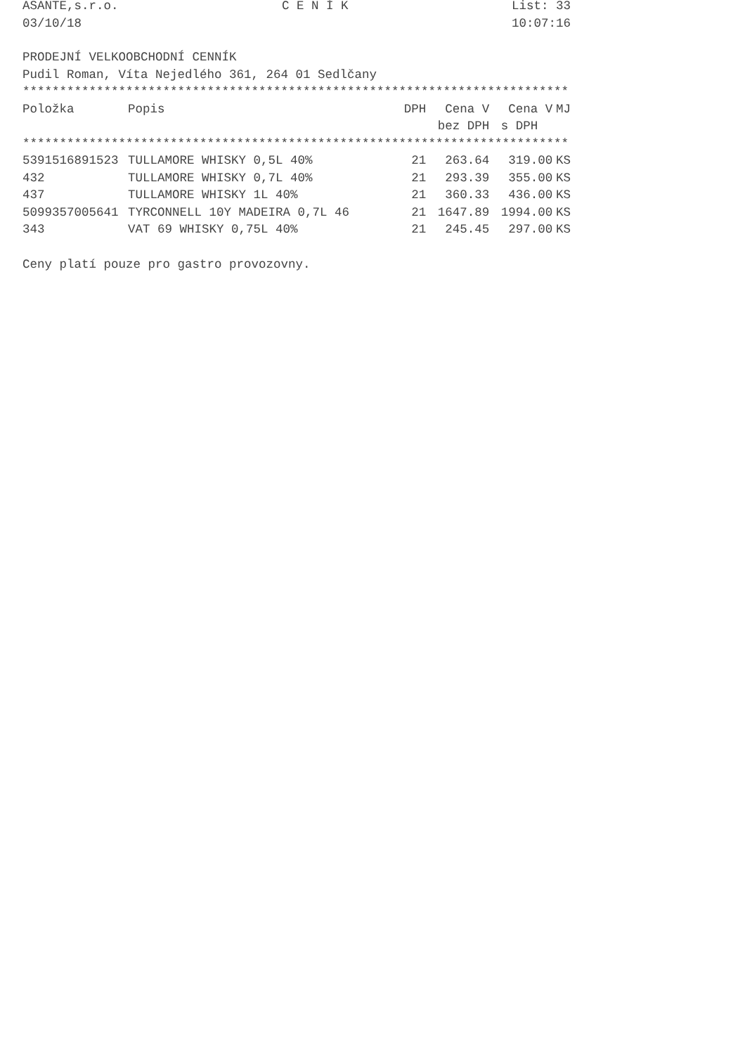ASANTE,s.r.o. C E N Í K List: 33
03/10/18 10:07:16
PRODEJNÍ VELKOOBCHODNÍ CENNÍK
Pudil Roman, Víta Nejedlého 361, 264 01 Sedlčany
**************************************************************************
| Položka | Popis | DPH | Cena V | Cena V | MJ |
| --- | --- | --- | --- | --- | --- |
| | | | bez DPH | s DPH | |
| ************************************************************************** | | | | | |
| 5391516891523 | TULLAMORE WHISKY 0,5L 40% | 21 | 263.64 | 319.00 | KS |
| 432 | TULLAMORE WHISKY 0,7L 40% | 21 | 293.39 | 355.00 | KS |
| 437 | TULLAMORE WHISKY 1L 40% | 21 | 360.33 | 436.00 | KS |
| 5099357005641 | TYRCONNELL 10Y MADEIRA 0,7L 46 | 21 | 1647.89 | 1994.00 | KS |
| 343 | VAT 69 WHISKY 0,75L 40% | 21 | 245.45 | 297.00 | KS |
Ceny platí pouze pro gastro provozovny.